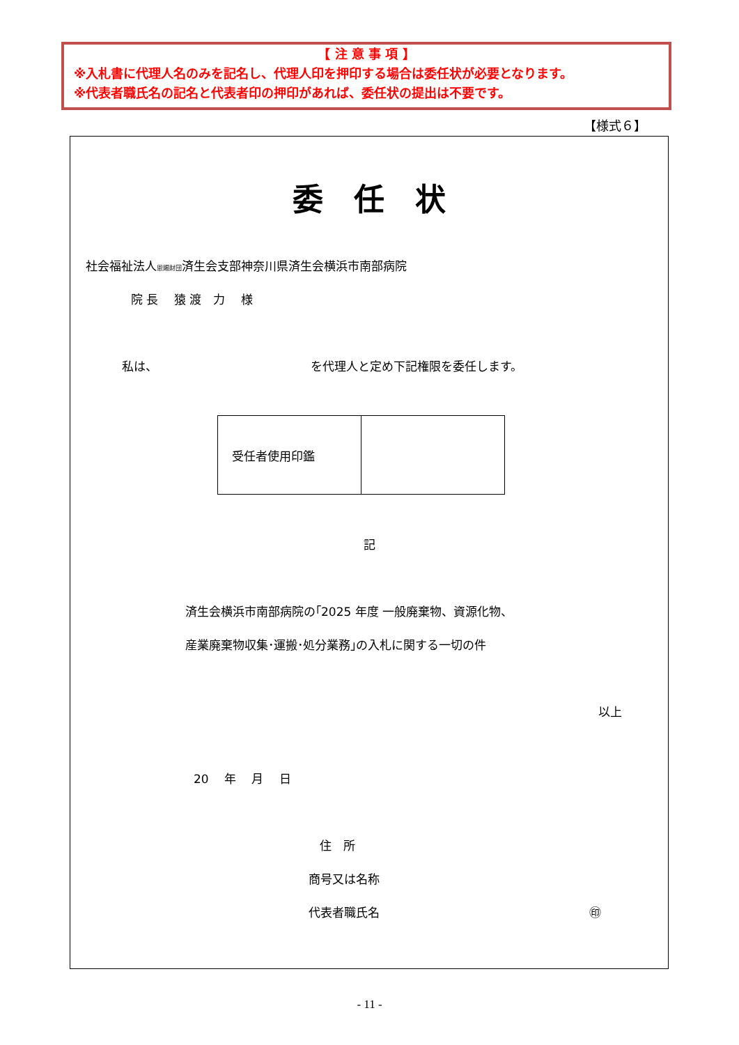【 注 意 事 項 】
※入札書に代理人名のみを記名し、代理人印を押印する場合は委任状が必要となります。
※代表者職氏名の記名と代表者印の押印があれば、委任状の提出は不要です。
【様式６】
委　任　状
社会福祉法人恩賜財団済生会支部神奈川県済生会横浜市南部病院
院 長　 猿 渡　力　 様
私は、 を代理人と定め下記権限を委任します。
| 受任者使用印鑑 | |
記
済生会横浜市南部病院の｢2025 年度 一般廃棄物、資源化物、
産業廃棄物収集･運搬･処分業務｣の入札に関する一切の件
以上
20　 年　 月　 日
住　所
商号又は名称
代表者職氏名 ㊞
- 11 -